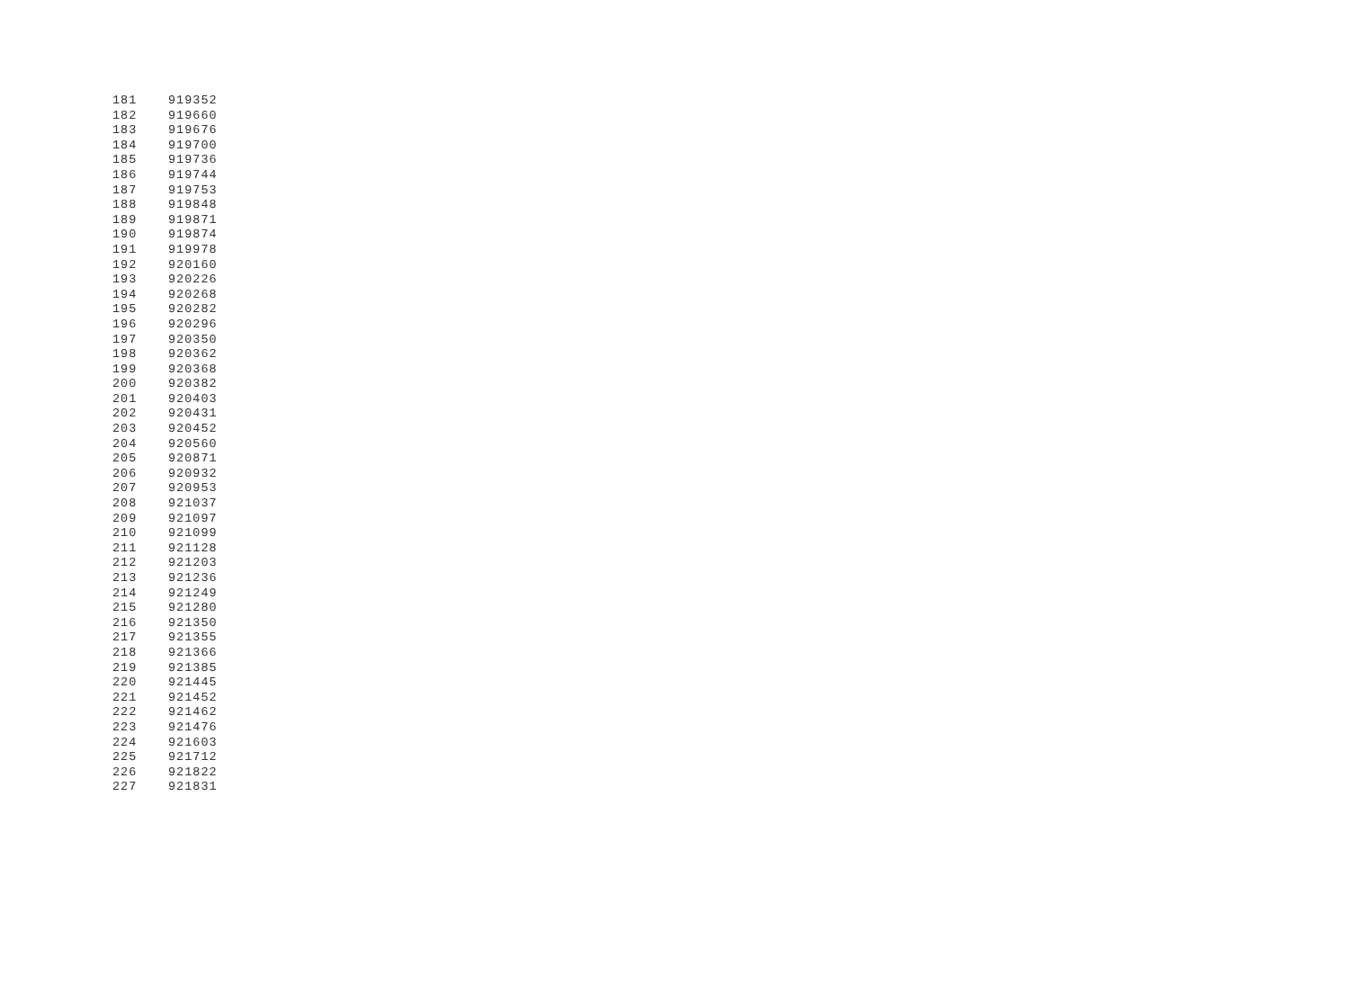| 181 | 919352 |
| 182 | 919660 |
| 183 | 919676 |
| 184 | 919700 |
| 185 | 919736 |
| 186 | 919744 |
| 187 | 919753 |
| 188 | 919848 |
| 189 | 919871 |
| 190 | 919874 |
| 191 | 919978 |
| 192 | 920160 |
| 193 | 920226 |
| 194 | 920268 |
| 195 | 920282 |
| 196 | 920296 |
| 197 | 920350 |
| 198 | 920362 |
| 199 | 920368 |
| 200 | 920382 |
| 201 | 920403 |
| 202 | 920431 |
| 203 | 920452 |
| 204 | 920560 |
| 205 | 920871 |
| 206 | 920932 |
| 207 | 920953 |
| 208 | 921037 |
| 209 | 921097 |
| 210 | 921099 |
| 211 | 921128 |
| 212 | 921203 |
| 213 | 921236 |
| 214 | 921249 |
| 215 | 921280 |
| 216 | 921350 |
| 217 | 921355 |
| 218 | 921366 |
| 219 | 921385 |
| 220 | 921445 |
| 221 | 921452 |
| 222 | 921462 |
| 223 | 921476 |
| 224 | 921603 |
| 225 | 921712 |
| 226 | 921822 |
| 227 | 921831 |